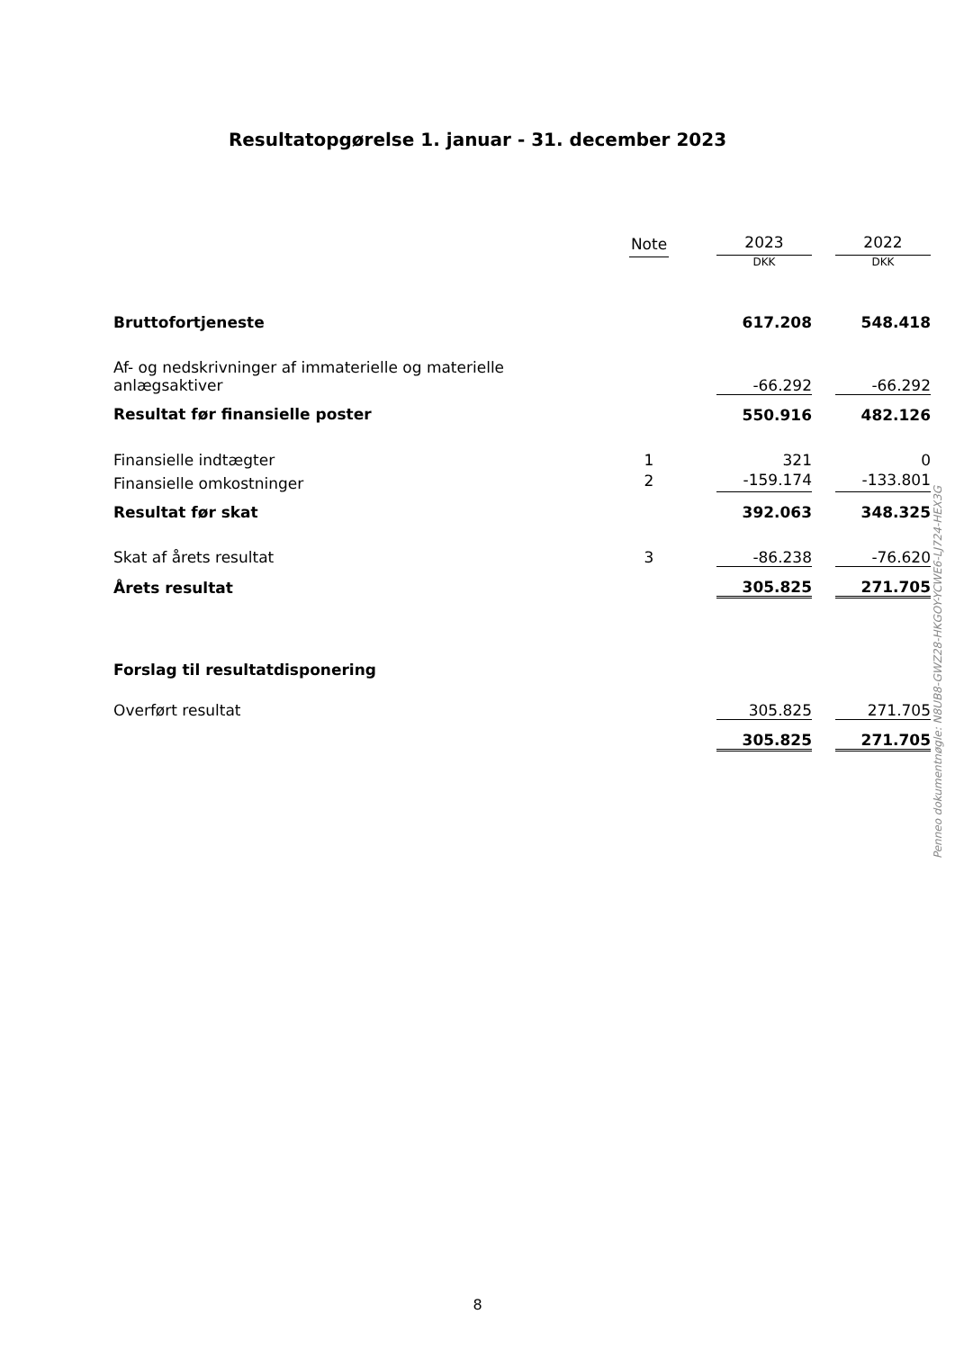Resultatopgørelse 1. januar - 31. december 2023
| | Note | 2023 | | 2022 |
| --- | --- | --- | --- | --- |
| | | DKK | | DKK |
| Bruttofortjeneste | | 617.208 | | 548.418 |
| Af- og nedskrivninger af immaterielle og materielle anlægsaktiver | | -66.292 | | -66.292 |
| Resultat før finansielle poster | | 550.916 | | 482.126 |
| Finansielle indtægter | 1 | 321 | | 0 |
| Finansielle omkostninger | 2 | -159.174 | | -133.801 |
| Resultat før skat | | 392.063 | | 348.325 |
| Skat af årets resultat | 3 | -86.238 | | -76.620 |
| Årets resultat | | 305.825 | | 271.705 |
| Forslag til resultatdisponering | | | | |
| Overført resultat | | 305.825 | | 271.705 |
| | | 305.825 | | 271.705 |
Penneo dokumentnøgle: N8UB8-GWZ28-HKGOY-YCWE6-LJ724-HEX3G
8